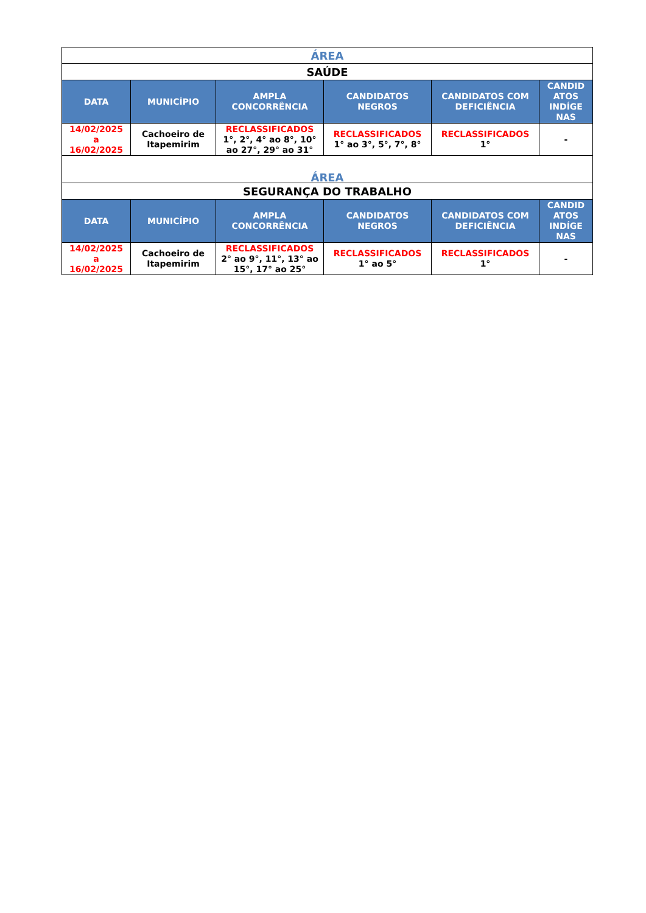| ÁREA | | | | | |
| SAÚDE | | | | | |
| DATA | MUNICÍPIO | AMPLA CONCORRÊNCIA | CANDIDATOS NEGROS | CANDIDATOS COM DEFICIÊNCIA | CANDID ATOS INDÍGE NAS |
| 14/02/2025 a 16/02/2025 | Cachoeiro de Itapemirim | RECLASSIFICADOS 1°, 2°, 4° ao 8°, 10° ao 27°, 29° ao 31° | RECLASSIFICADOS 1° ao 3°, 5°, 7°, 8° | RECLASSIFICADOS 1° | - |
| ÁREA | | | | | |
| SEGURANÇA DO TRABALHO | | | | | |
| DATA | MUNICÍPIO | AMPLA CONCORRÊNCIA | CANDIDATOS NEGROS | CANDIDATOS COM DEFICIÊNCIA | CANDID ATOS INDÍGE NAS |
| 14/02/2025 a 16/02/2025 | Cachoeiro de Itapemirim | RECLASSIFICADOS 2° ao 9°, 11°, 13° ao 15°, 17° ao 25° | RECLASSIFICADOS 1° ao 5° | RECLASSIFICADOS 1° | - |